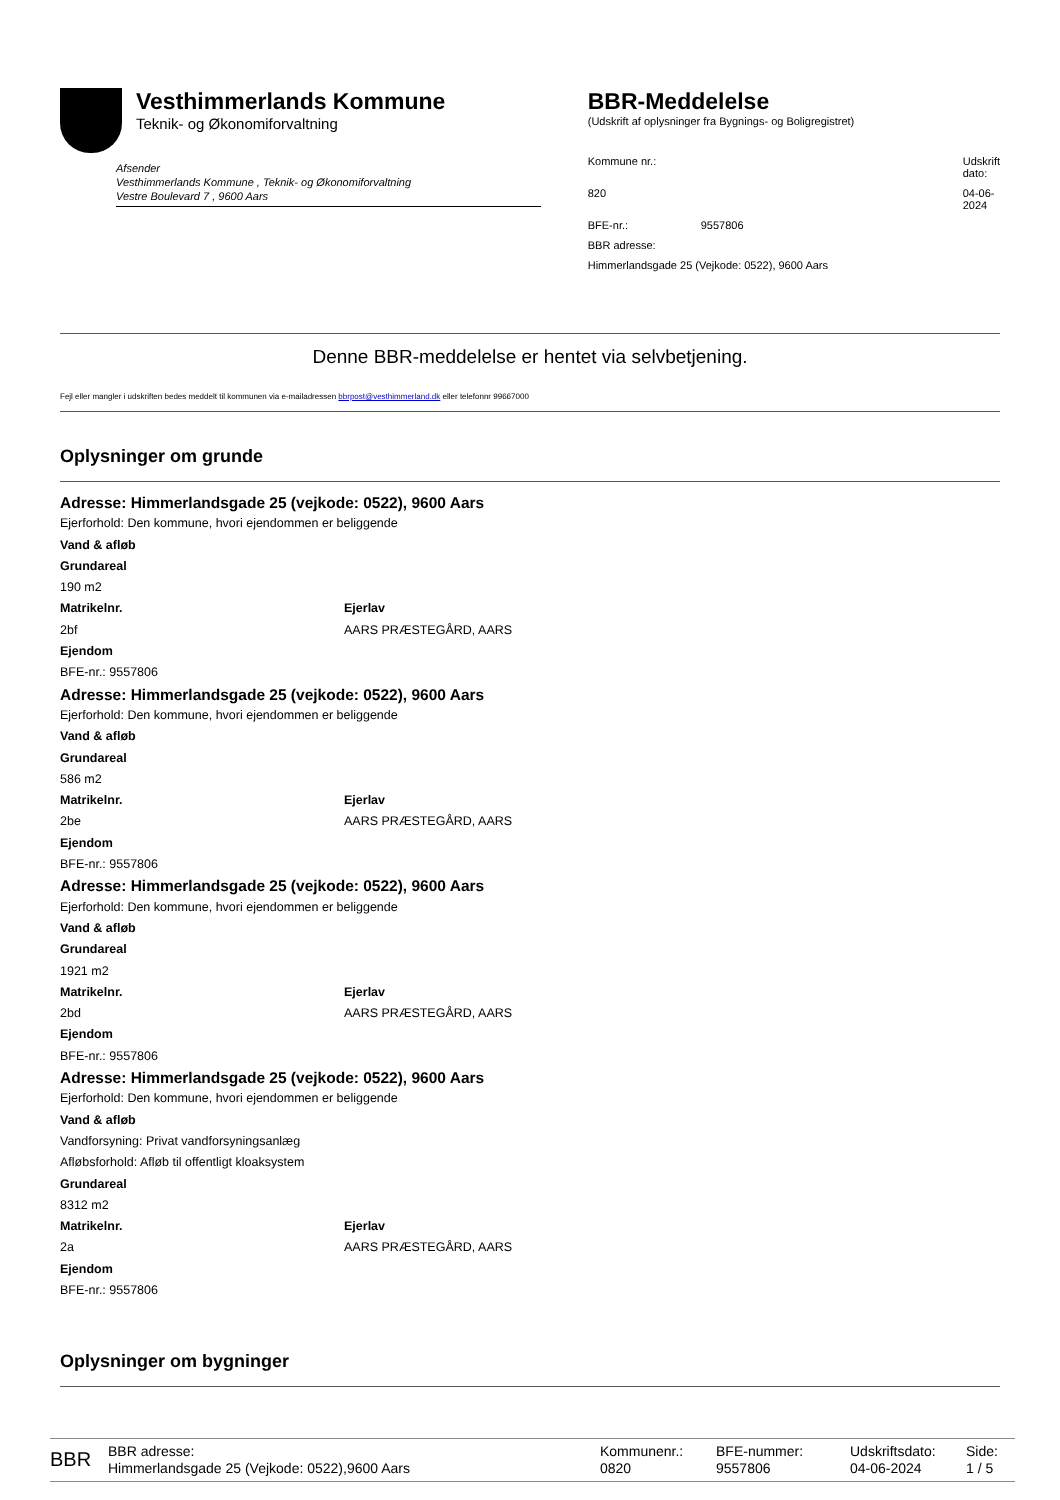Vesthimmerlands Kommune
Teknik- og Økonomiforvaltning
Afsender
Vesthimmerlands Kommune , Teknik- og Økonomiforvaltning
Vestre Boulevard 7 , 9600 Aars
BBR-Meddelelse
(Udskrift af oplysninger fra Bygnings- og Boligregistret)
Kommune nr.:
Udskrift dato:
820
04-06-2024
BFE-nr.:
9557806
BBR adresse:
Himmerlandsgade 25 (Vejkode: 0522), 9600 Aars
Denne BBR-meddelelse er hentet via selvbetjening.
Fejl eller mangler i udskriften bedes meddelt til kommunen via e-mailadressen bbrpost@vesthimmerland.dk eller telefonnr 99667000
Oplysninger om grunde
Adresse: Himmerlandsgade 25 (vejkode: 0522), 9600 Aars
Ejerforhold: Den kommune, hvori ejendommen er beliggende
Vand & afløb
Grundareal
190 m2
Matrikelnr. Ejerlav
2bf AARS PRÆSTEGÅRD, AARS
Ejendom
BFE-nr.: 9557806
Adresse: Himmerlandsgade 25 (vejkode: 0522), 9600 Aars
Ejerforhold: Den kommune, hvori ejendommen er beliggende
Vand & afløb
Grundareal
586 m2
Matrikelnr. Ejerlav
2be AARS PRÆSTEGÅRD, AARS
Ejendom
BFE-nr.: 9557806
Adresse: Himmerlandsgade 25 (vejkode: 0522), 9600 Aars
Ejerforhold: Den kommune, hvori ejendommen er beliggende
Vand & afløb
Grundareal
1921 m2
Matrikelnr. Ejerlav
2bd AARS PRÆSTEGÅRD, AARS
Ejendom
BFE-nr.: 9557806
Adresse: Himmerlandsgade 25 (vejkode: 0522), 9600 Aars
Ejerforhold: Den kommune, hvori ejendommen er beliggende
Vand & afløb
Vandforsyning: Privat vandforsyningsanlæg
Afløbsforhold: Afløb til offentligt kloaksystem
Grundareal
8312 m2
Matrikelnr. Ejerlav
2a AARS PRÆSTEGÅRD, AARS
Ejendom
BFE-nr.: 9557806
Oplysninger om bygninger
BBR
BBR adresse:
Himmerlandsgade 25 (Vejkode: 0522),9600 Aars
Kommunenr.:
0820
BFE-nummer:
9557806
Udskriftsdato:
04-06-2024
Side:
1 / 5